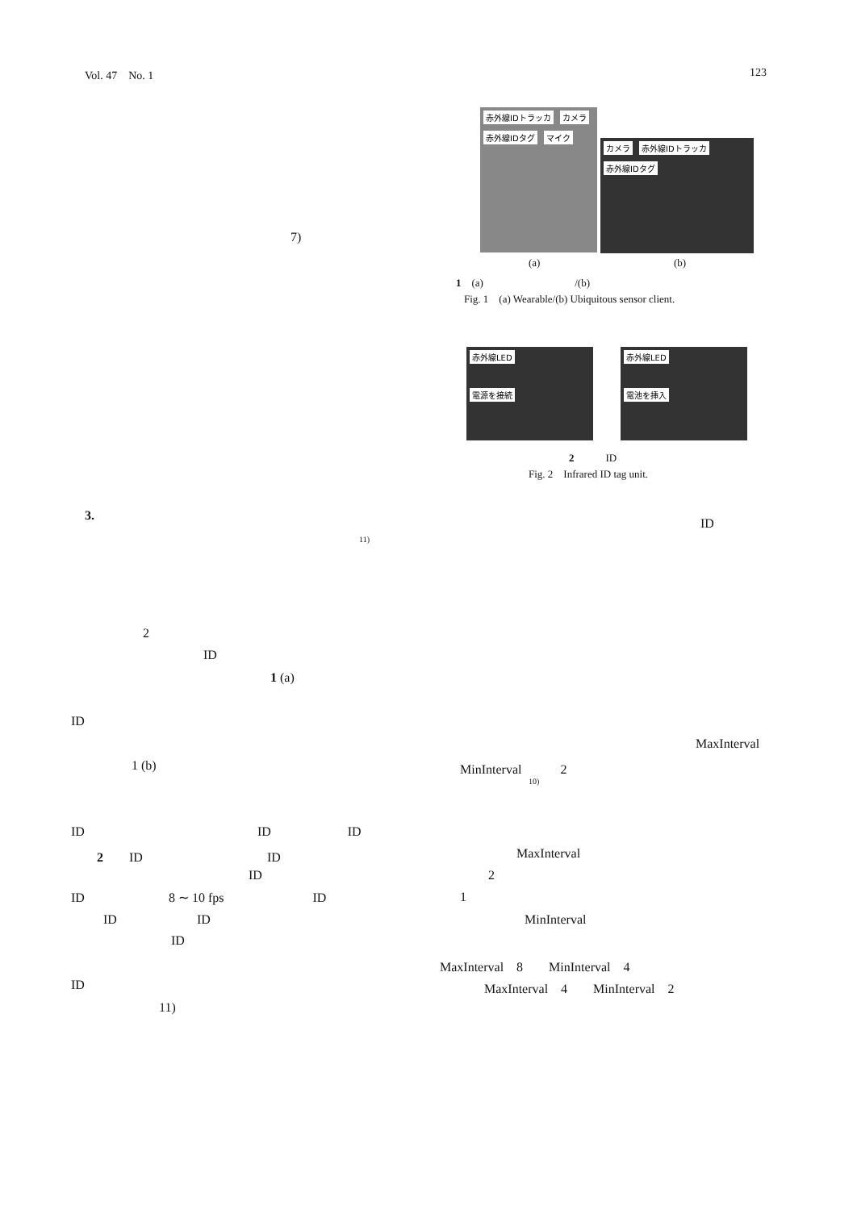Vol. 47　No. 1 123
7)
赤外線IDトラッカ カメラ 赤外線IDタグ マイク
カメラ 赤外線IDトラッカ 赤外線IDタグ
(a) (b)
1　(a) /(b)
Fig. 1　(a) Wearable/(b) Ubiquitous sensor client.
赤外線LED
電源を接続
赤外線LED
電池を挿入
2　　　ID
Fig. 2　Infrared ID tag unit.
3.
ID
11)
2
ID
1 (a)
ID
MaxInterval
1 (b) MinInterval　　　2
10)
ID ID ID
MaxInterval
2　　ID ID
2
ID
ID 8 ∼ 10 fps ID 1
ID ID MinInterval
ID
MaxInterval　8　　MinInterval　4
ID MaxInterval　4　　MinInterval　2
11)